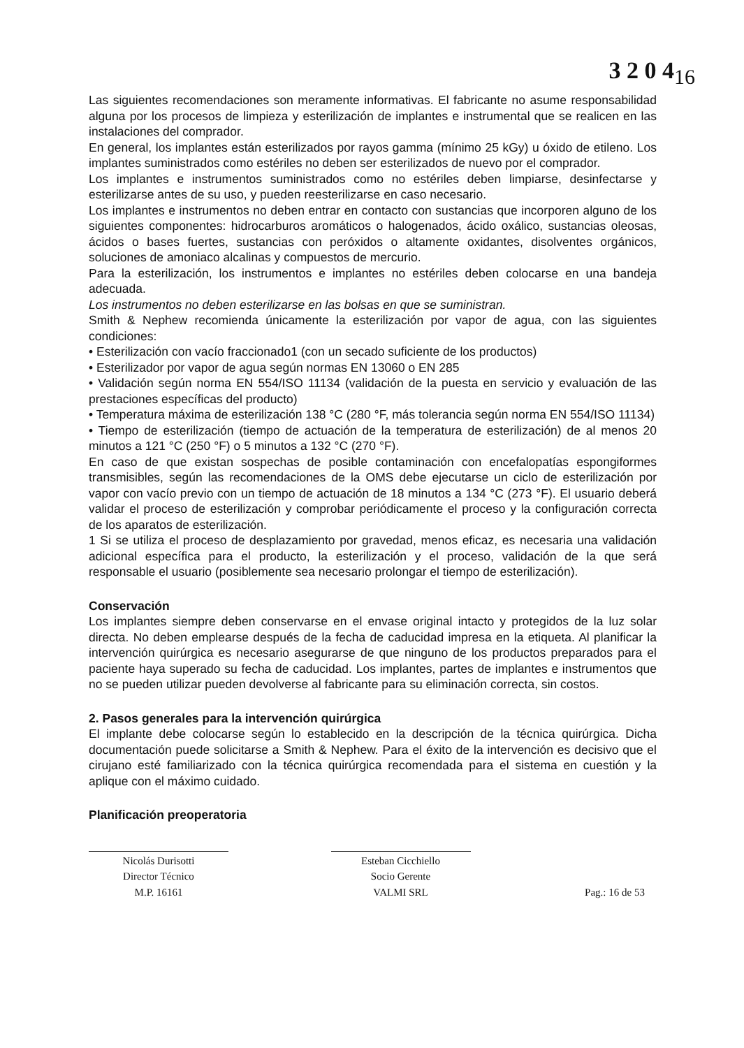3 2 0 4<sub>16</sub>
Las siguientes recomendaciones son meramente informativas. El fabricante no asume responsabilidad alguna por los procesos de limpieza y esterilización de implantes e instrumental que se realicen en las instalaciones del comprador.
En general, los implantes están esterilizados por rayos gamma (mínimo 25 kGy) u óxido de etileno. Los implantes suministrados como estériles no deben ser esterilizados de nuevo por el comprador.
Los implantes e instrumentos suministrados como no estériles deben limpiarse, desinfectarse y esterilizarse antes de su uso, y pueden reesterilizarse en caso necesario.
Los implantes e instrumentos no deben entrar en contacto con sustancias que incorporen alguno de los siguientes componentes: hidrocarburos aromáticos o halogenados, ácido oxálico, sustancias oleosas, ácidos o bases fuertes, sustancias con peróxidos o altamente oxidantes, disolventes orgánicos, soluciones de amoniaco alcalinas y compuestos de mercurio.
Para la esterilización, los instrumentos e implantes no estériles deben colocarse en una bandeja adecuada.
Los instrumentos no deben esterilizarse en las bolsas en que se suministran.
Smith & Nephew recomienda únicamente la esterilización por vapor de agua, con las siguientes condiciones:
• Esterilización con vacío fraccionado1 (con un secado suficiente de los productos)
• Esterilizador por vapor de agua según normas EN 13060 o EN 285
• Validación según norma EN 554/ISO 11134 (validación de la puesta en servicio y evaluación de las prestaciones específicas del producto)
• Temperatura máxima de esterilización 138 °C (280 °F, más tolerancia según norma EN 554/ISO 11134)
• Tiempo de esterilización (tiempo de actuación de la temperatura de esterilización) de al menos 20 minutos a 121 °C (250 °F) o 5 minutos a 132 °C (270 °F).
En caso de que existan sospechas de posible contaminación con encefalopatías espongiformes transmisibles, según las recomendaciones de la OMS debe ejecutarse un ciclo de esterilización por vapor con vacío previo con un tiempo de actuación de 18 minutos a 134 °C (273 °F). El usuario deberá validar el proceso de esterilización y comprobar periódicamente el proceso y la configuración correcta de los aparatos de esterilización.
1 Si se utiliza el proceso de desplazamiento por gravedad, menos eficaz, es necesaria una validación adicional específica para el producto, la esterilización y el proceso, validación de la que será responsable el usuario (posiblemente sea necesario prolongar el tiempo de esterilización).
Conservación
Los implantes siempre deben conservarse en el envase original intacto y protegidos de la luz solar directa. No deben emplearse después de la fecha de caducidad impresa en la etiqueta. Al planificar la intervención quirúrgica es necesario asegurarse de que ninguno de los productos preparados para el paciente haya superado su fecha de caducidad. Los implantes, partes de implantes e instrumentos que no se pueden utilizar pueden devolverse al fabricante para su eliminación correcta, sin costos.
2. Pasos generales para la intervención quirúrgica
El implante debe colocarse según lo establecido en la descripción de la técnica quirúrgica. Dicha documentación puede solicitarse a Smith & Nephew. Para el éxito de la intervención es decisivo que el cirujano esté familiarizado con la técnica quirúrgica recomendada para el sistema en cuestión y la aplique con el máximo cuidado.
Planificación preoperatoria
Nicolás Durisotti
Director Técnico
M.P. 16161
Esteban Cicchiello
Socio Gerente
VALMI SRL
Pag.: 16 de 53